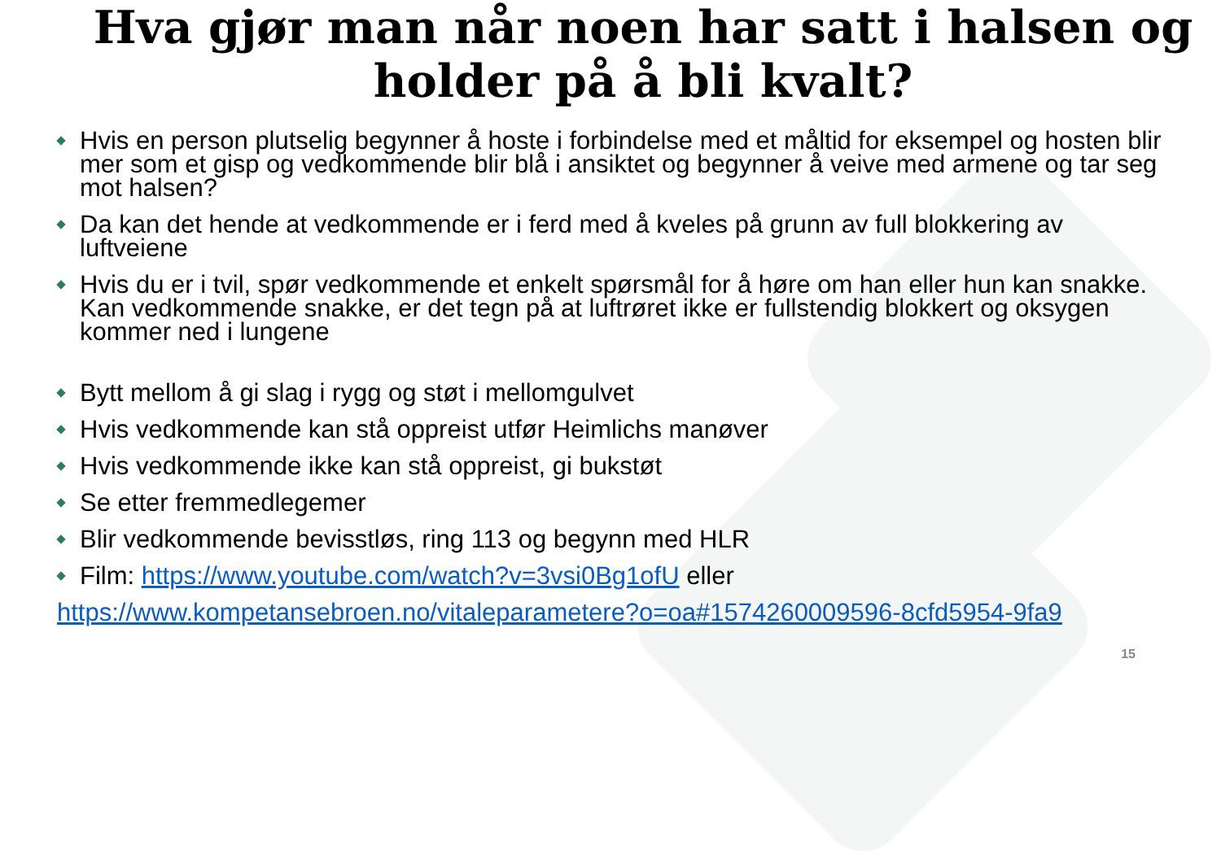Hva gjør man når noen har satt i halsen og holder på å bli kvalt?
Hvis en person plutselig begynner å hoste i forbindelse med et måltid for eksempel og hosten blir mer som et gisp og vedkommende blir blå i ansiktet og begynner å veive med armene og tar seg mot halsen?
Da kan det hende at vedkommende er i ferd med å kveles på grunn av full blokkering av luftveiene
Hvis du er i tvil, spør vedkommende et enkelt spørsmål for å høre om han eller hun kan snakke. Kan vedkommende snakke, er det tegn på at luftrøret ikke er fullstendig blokkert og oksygen kommer ned i lungene
Bytt mellom å gi slag i rygg og støt i mellomgulvet
Hvis vedkommende kan stå oppreist utfør Heimlichs manøver
Hvis vedkommende ikke kan stå oppreist, gi bukstøt
Se etter fremmedlegemer
Blir vedkommende bevisstløs, ring 113 og begynn med HLR
Film: https://www.youtube.com/watch?v=3vsi0Bg1ofU eller
https://www.kompetansebroen.no/vitaleparametere?o=oa#1574260009596-8cfd5954-9fa9
15